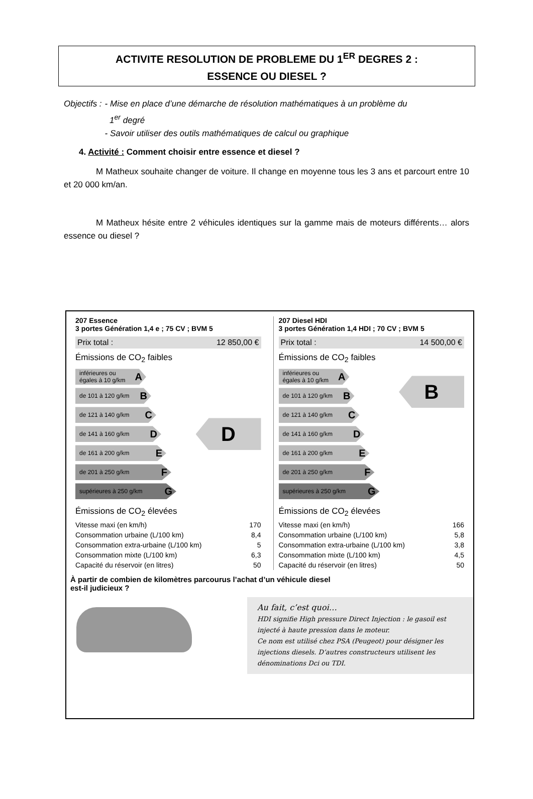ACTIVITE RESOLUTION DE PROBLEME DU 1<sup>ER</sup> DEGRES 2 :
ESSENCE OU DIESEL ?
Objectifs : - Mise en place d’une démarche de résolution mathématiques à un problème du
1<sup>er</sup> degré
- Savoir utiliser des outils mathématiques de calcul ou graphique
4. Activité : Comment choisir entre essence et diesel ?
M Matheux souhaite changer de voiture. Il change en moyenne tous les 3 ans et parcourt entre 10 et 20 000 km/an.
M Matheux hésite entre 2 véhicules identiques sur la gamme mais de moteurs différents… alors essence ou diesel ?
207 Essence
3 portes Génération 1,4 e ; 75 CV ; BVM 5
Prix total : 12 850,00 €
Émissions de CO<sub>2</sub> faibles
inférieures ou égales à 10 g/km A
de 101 à 120 g/km B
de 121 à 140 g/km C
de 141 à 160 g/km D
de 161 à 200 g/km E
de 201 à 250 g/km F
supérieures à 250 g/km G
D
Émissions de CO<sub>2</sub> élevées
| Vitesse maxi (en km/h) | 170 |
| Consommation urbaine (L/100 km) | 8,4 |
| Consommation extra-urbaine (L/100 km) | 5 |
| Consommation mixte (L/100 km) | 6,3 |
| Capacité du réservoir (en litres) | 50 |
207 Diesel HDI
3 portes Génération 1,4 HDI ; 70 CV ; BVM 5
Prix total : 14 500,00 €
Émissions de CO<sub>2</sub> faibles
inférieures ou égales à 10 g/km A
de 101 à 120 g/km B
de 121 à 140 g/km C
de 141 à 160 g/km D
de 161 à 200 g/km E
de 201 à 250 g/km F
supérieures à 250 g/km G
B
Émissions de CO<sub>2</sub> élevées
| Vitesse maxi (en km/h) | 166 |
| Consommation urbaine (L/100 km) | 5,8 |
| Consommation extra-urbaine (L/100 km) | 3,8 |
| Consommation mixte (L/100 km) | 4,5 |
| Capacité du réservoir (en litres) | 50 |
À partir de combien de kilomètres parcourus l’achat d’un véhicule diesel
est-il judicieux ?
Au fait, c’est quoi…
HDI signifie High pressure Direct Injection : le gasoil est injecté à haute pression dans le moteur.
Ce nom est utilisé chez PSA (Peugeot) pour désigner les injections diesels. D’autres constructeurs utilisent les dénominations Dci ou TDI.